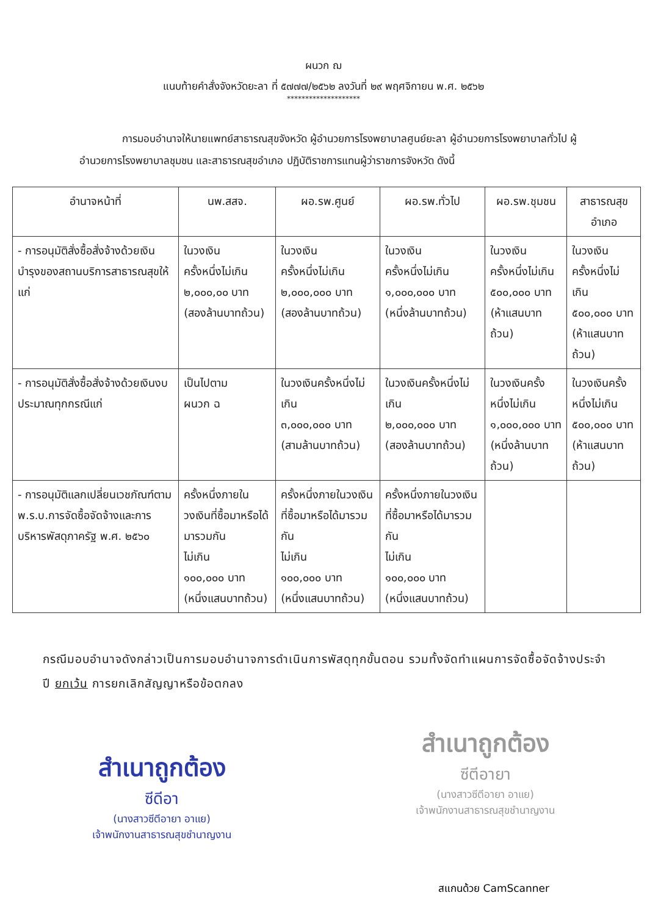ผนวก ฌ
แนบท้ายคำสั่งจังหวัดยะลา ที่ ๕๗๗๗/๒๕๖๒ ลงวันที่ ๒๙ พฤศจิกายน พ.ศ. ๒๕๖๒
********************
การมอบอำนาจให้นายแพทย์สาธารณสุขจังหวัด ผู้อำนวยการโรงพยาบาลศูนย์ยะลา ผู้อำนวยการโรงพยาบาลทั่วไป ผู้อำนวยการโรงพยาบาลชุมชน และสาธารณสุขอำเภอ ปฏิบัติราชการแทนผู้ว่าราชการจังหวัด ดังนี้
| อำนาจหน้าที่ | นพ.สสจ. | ผอ.รพ.ศูนย์ | ผอ.รพ.ทั่วไป | ผอ.รพ.ชุมชน | สาธารณสุข อำเภอ |
| --- | --- | --- | --- | --- | --- |
| - การอนุมัติสั่งซื้อสั่งจ้างด้วยเงินบำรุงของสถานบริการสาธารณสุขให้แก่ | ในวงเงิน ครั้งหนึ่งไม่เกิน ๒,๐๐๐,๐๐ บาท (สองล้านบาทถ้วน) | ในวงเงิน ครั้งหนึ่งไม่เกิน ๒,๐๐๐,๐๐๐ บาท (สองล้านบาทถ้วน) | ในวงเงิน ครั้งหนึ่งไม่เกิน ๑,๐๐๐,๐๐๐ บาท (หนึ่งล้านบาทถ้วน) | ในวงเงิน ครั้งหนึ่งไม่เกิน ๕๐๐,๐๐๐ บาท (ห้าแสนบาทถ้วน) | ในวงเงิน ครั้งหนึ่งไม่เกิน ๕๐๐,๐๐๐ บาท (ห้าแสนบาทถ้วน) |
| - การอนุมัติสั่งซื้อสั่งจ้างด้วยเงินงบประมาณทุกกรณีแก่ | เป็นไปตาม ผนวก ฉ | ในวงเงินครั้งหนึ่งไม่เกิน ๓,๐๐๐,๐๐๐ บาท (สามล้านบาทถ้วน) | ในวงเงินครั้งหนึ่งไม่เกิน ๒,๐๐๐,๐๐๐ บาท (สองล้านบาทถ้วน) | ในวงเงินครั้งหนึ่งไม่เกิน ๑,๐๐๐,๐๐๐ บาท (หนึ่งล้านบาทถ้วน) | ในวงเงินครั้งหนึ่งไม่เกิน ๕๐๐,๐๐๐ บาท (ห้าแสนบาทถ้วน) |
| - การอนุมัติแลกเปลี่ยนเวชภัณฑ์ตาม พ.ร.บ.การจัดซื้อจัดจ้างและการบริหารพัสดุภาครัฐ พ.ศ. ๒๕๖๐ | ครั้งหนึ่งภายในวงเงินที่ซื้อมาหรือได้มารวมกัน ไม่เกิน ๑๐๐,๐๐๐ บาท (หนึ่งแสนบาทถ้วน) | ครั้งหนึ่งภายในวงเงินที่ซื้อมาหรือได้มารวมกัน ไม่เกิน ๑๐๐,๐๐๐ บาท (หนึ่งแสนบาทถ้วน) | ครั้งหนึ่งภายในวงเงินที่ซื้อมาหรือได้มารวมกัน ไม่เกิน ๑๐๐,๐๐๐ บาท (หนึ่งแสนบาทถ้วน) | | |
กรณีมอบอำนาจดังกล่าวเป็นการมอบอำนาจการดำเนินการพัสดุทุกขั้นตอน รวมทั้งจัดทำแผนการจัดซื้อจัดจ้างประจำปี ยกเว้น การยกเลิกสัญญาหรือข้อตกลง
สำเนาถูกต้อง
ซีดีอา
(นางสาวซีตีอายา อาแย)
เจ้าพนักงานสาธารณสุขชำนาญงาน
สำเนาถูกต้อง
ซีตีอายา
(นางสาวซีตีอายา อาแย)
เจ้าพนักงานสาธารณสุขชำนาญงาน
สแกนด้วย CamScanner